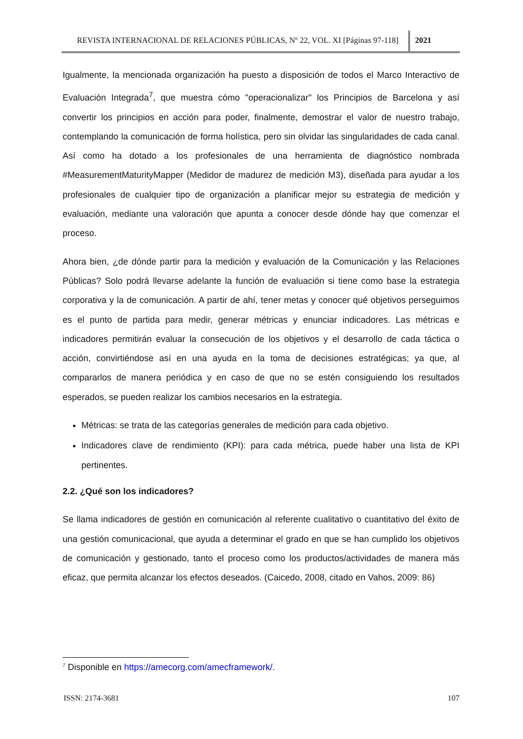REVISTA INTERNACIONAL DE RELACIONES PÚBLICAS, Nº 22, VOL. XI [Páginas 97-118]
2021
Igualmente, la mencionada organización ha puesto a disposición de todos el Marco Interactivo de Evaluación Integrada<sup>7</sup>, que muestra cómo "operacionalizar" los Principios de Barcelona y así convertir los principios en acción para poder, finalmente, demostrar el valor de nuestro trabajo, contemplando la comunicación de forma holística, pero sin olvidar las singularidades de cada canal. Así como ha dotado a los profesionales de una herramienta de diagnóstico nombrada #MeasurementMaturityMapper (Medidor de madurez de medición M3), diseñada para ayudar a los profesionales de cualquier tipo de organización a planificar mejor su estrategia de medición y evaluación, mediante una valoración que apunta a conocer desde dónde hay que comenzar el proceso.
Ahora bien, ¿de dónde partir para la medición y evaluación de la Comunicación y las Relaciones Públicas? Solo podrá llevarse adelante la función de evaluación si tiene como base la estrategia corporativa y la de comunicación. A partir de ahí, tener metas y conocer qué objetivos perseguimos es el punto de partida para medir, generar métricas y enunciar indicadores. Las métricas e indicadores permitirán evaluar la consecución de los objetivos y el desarrollo de cada táctica o acción, convirtiéndose así en una ayuda en la toma de decisiones estratégicas; ya que, al compararlos de manera periódica y en caso de que no se estén consiguiendo los resultados esperados, se pueden realizar los cambios necesarios en la estrategia.
Métricas: se trata de las categorías generales de medición para cada objetivo.
Indicadores clave de rendimiento (KPI): para cada métrica, puede haber una lista de KPI pertinentes.
2.2. ¿Qué son los indicadores?
Se llama indicadores de gestión en comunicación al referente cualitativo o cuantitativo del éxito de una gestión comunicacional, que ayuda a determinar el grado en que se han cumplido los objetivos de comunicación y gestionado, tanto el proceso como los productos/actividades de manera más eficaz, que permita alcanzar los efectos deseados. (Caicedo, 2008, citado en Vahos, 2009: 86)
<sup>7</sup> Disponible en https://amecorg.com/amecframework/.
ISSN: 2174-3681 107